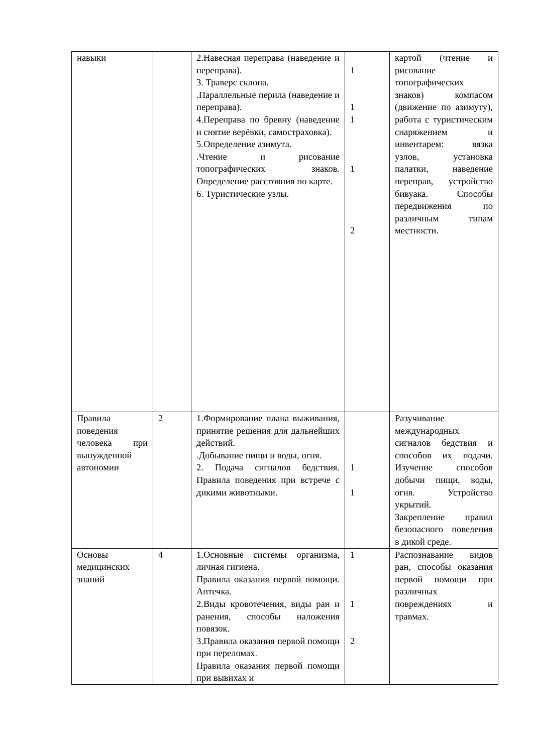| навыки | | 2.Навесная переправа (наведение и переправа). 3. Траверс склона. .Параллельные перила (наведение и переправа). 4.Переправа по бревну (наведение и снятие верёвки, самостраховка). 5.Определение азимута. .Чтение и рисование топографических знаков. Определение расстояния по карте. 6. Туристические узлы. | 1 1 1 1 2 | картой (чтение и рисование топографических знаков) компасом (движение по азимуту), работа с туристическим снаряжением и инвентарем: вязка узлов, установка палатки, наведение переправ, устройство бивуака. Способы передвижения по различным типам местности. |
| Правила поведения человека при вынужденной автономии | 2 | 1.Формирование плана выживания, принятие решения для дальнейших действий. .Добывание пищи и воды, огня. 2. Подача сигналов бедствия. Правила поведения при встрече с дикими животными. | 1 1 | Разучивание международных сигналов бедствия и способов их подачи. Изучение способов добычи пищи, воды, огня. Устройство укрытий. Закрепление правил безопасного поведения в дикой среде. |
| Основы медицинских знаний | 4 | 1.Основные системы организма, личная гигиена. Правила оказания первой помощи. Аптечка. 2.Виды кровотечения, виды ран и ранения, способы наложения повязок. 3.Правила оказания первой помощи при переломах. Правила оказания первой помощи при вывихах и | 1 1 2 | Распознавание видов ран, способы оказания первой помощи при различных повреждениях и травмах. |